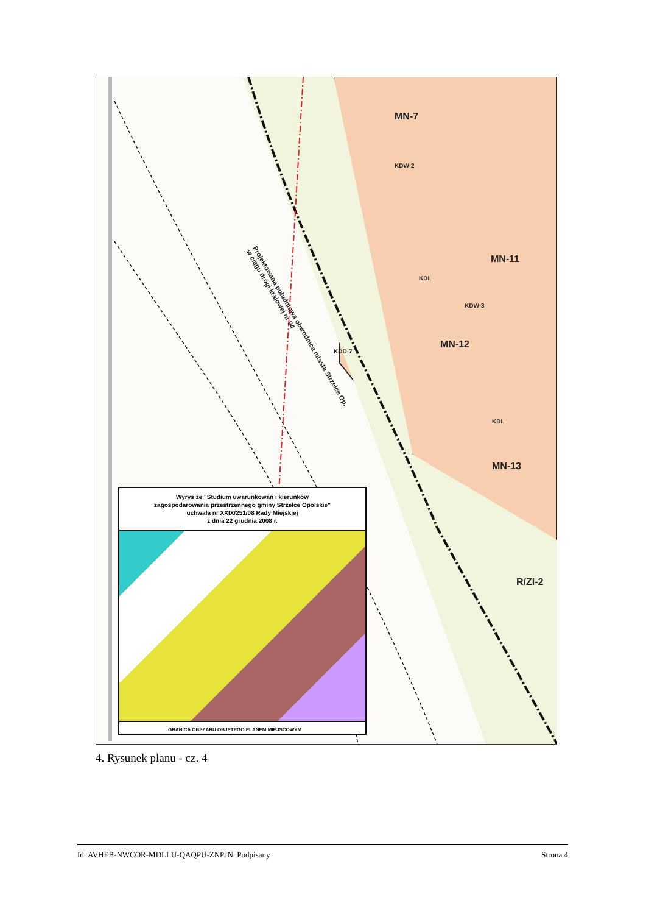MN-7
MN-11
MN-12
MN-13
R/ZI-2
KDW-2
KDW-3
KDD-7
KDL
KDL
Projektowana południowa obwodnica miasta Strzelce Op.
w ciągu drogi krajowej nr 94
Wyrys ze "Studium uwarunkowań i kierunków
zagospodarowania przestrzennego gminy Strzelce Opolskie"
uchwała nr XXIX/251/08 Rady Miejskiej
z dnia 22 grudnia 2008 r.
GRANICA OBSZARU OBJĘTEGO PLANEM MIEJSCOWYM
4. Rysunek planu - cz. 4
Id: AVHEB-NWCOR-MDLLU-QAQPU-ZNPJN. Podpisany Strona 4